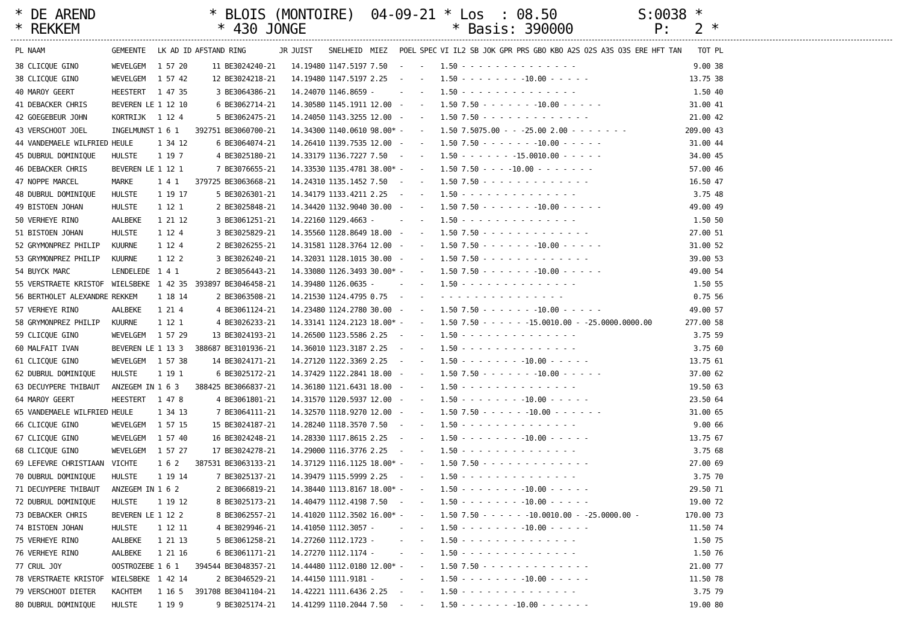* DE AREND * BLOIS (MONTOIRE) 04-09-21 * Los : 08.50 S:0038 * * REKKEM * 430 JONGE * Basis: 390000 P: 2 *
| PL NAAM | GEMEENTE | LK AD ID | AFSTAND RING | JR | JUIST | SNELHEID | MIEZ | POEL | SPEC | VI IL2 SB JOK GPR PRS GBO KBO A2S O2S A3S O3S ERE HFT TAN | TOT PL |
| --- | --- | --- | --- | --- | --- | --- | --- | --- | --- | --- | --- |
| 38 CLICQUE GINO | WEVELGEM | 1 57 20 | 11 BE3024240-21 | | 14.19480 | 1147.5197 | 7.50 | - | - | 1.50 - - - - - - - - - - - - - - | 9.00 38 |
| 38 CLICQUE GINO | WEVELGEM | 1 57 42 | 12 BE3024218-21 | | 14.19480 | 1147.5197 | 2.25 | - | - | 1.50 - - - - - - - -10.00 - - - - - | 13.75 38 |
| 40 MAROY GEERT | HEESTERT | 1 47 35 | 3 BE3064386-21 | | 14.24070 | 1146.8659 | - | - | - | 1.50 - - - - - - - - - - - - - - | 1.50 40 |
| 41 DEBACKER CHRIS | BEVEREN LE | 1 12 10 | 6 BE3062714-21 | | 14.30580 | 1145.1911 | 12.00 | - | - | 1.50 7.50 - - - - - - -10.00 - - - - - | 31.00 41 |
| 42 GOEGEBEUR JOHN | KORTRIJK | 1 12 4 | 5 BE3062475-21 | | 14.24050 | 1143.3255 | 12.00 | - | - | 1.50 7.50 - - - - - - - - - - - - - | 21.00 42 |
| 43 VERSCHOOT JOEL | INGELMUNST | 1 6 1 | 392751 BE3060700-21 | | 14.34300 | 1140.0610 | 98.00* | - | - | 1.50 7.5075.00 - - -25.00 2.00 - - - - - - - | 209.00 43 |
| 44 VANDEMAELE WILFRIED | HEULE | 1 34 12 | 6 BE3064074-21 | | 14.26410 | 1139.7535 | 12.00 | - | - | 1.50 7.50 - - - - - - -10.00 - - - - - | 31.00 44 |
| 45 DUBRUL DOMINIQUE | HULSTE | 1 19 7 | 4 BE3025180-21 | | 14.33179 | 1136.7227 | 7.50 | - | - | 1.50 - - - - - - -15.0010.00 - - - - - | 34.00 45 |
| 46 DEBACKER CHRIS | BEVEREN LE | 1 12 1 | 7 BE3076655-21 | | 14.33530 | 1135.4781 | 38.00* | - | - | 1.50 7.50 - - - -10.00 - - - - - - - | 57.00 46 |
| 47 NOPPE MARCEL | MARKE | 1 4 1 | 379725 BE3063668-21 | | 14.24310 | 1135.1452 | 7.50 | - | - | 1.50 7.50 - - - - - - - - - - - - - | 16.50 47 |
| 48 DUBRUL DOMINIQUE | HULSTE | 1 19 17 | 5 BE3026301-21 | | 14.34179 | 1133.4211 | 2.25 | - | - | 1.50 - - - - - - - - - - - - - - | 3.75 48 |
| 49 BISTOEN JOHAN | HULSTE | 1 12 1 | 2 BE3025848-21 | | 14.34420 | 1132.9040 | 30.00 | - | - | 1.50 7.50 - - - - - - -10.00 - - - - - | 49.00 49 |
| 50 VERHEYE RINO | AALBEKE | 1 21 12 | 3 BE3061251-21 | | 14.22160 | 1129.4663 | - | - | - | 1.50 - - - - - - - - - - - - - - | 1.50 50 |
| 51 BISTOEN JOHAN | HULSTE | 1 12 4 | 3 BE3025829-21 | | 14.35560 | 1128.8649 | 18.00 | - | - | 1.50 7.50 - - - - - - - - - - - - - | 27.00 51 |
| 52 GRYMONPREZ PHILIP | KUURNE | 1 12 4 | 2 BE3026255-21 | | 14.31581 | 1128.3764 | 12.00 | - | - | 1.50 7.50 - - - - - - -10.00 - - - - - | 31.00 52 |
| 53 GRYMONPREZ PHILIP | KUURNE | 1 12 2 | 3 BE3026240-21 | | 14.32031 | 1128.1015 | 30.00 | - | - | 1.50 7.50 - - - - - - - - - - - - - | 39.00 53 |
| 54 BUYCK MARC | LENDELEDE | 1 4 1 | 2 BE3056443-21 | | 14.33080 | 1126.3493 | 30.00* | - | - | 1.50 7.50 - - - - - - -10.00 - - - - - | 49.00 54 |
| 55 VERSTRAETE KRISTOF | WIELSBEKE | 1 42 35 | 393897 BE3046458-21 | | 14.39480 | 1126.0635 | - | - | - | 1.50 - - - - - - - - - - - - - - | 1.50 55 |
| 56 BERTHOLET ALEXANDRE | REKKEM | 1 18 14 | 2 BE3063508-21 | | 14.21530 | 1124.4795 | 0.75 | - | - | - - - - - - - - - - - - - - - | 0.75 56 |
| 57 VERHEYE RINO | AALBEKE | 1 21 4 | 4 BE3061124-21 | | 14.23480 | 1124.2780 | 30.00 | - | - | 1.50 7.50 - - - - - - -10.00 - - - - - | 49.00 57 |
| 58 GRYMONPREZ PHILIP | KUURNE | 1 12 1 | 4 BE3026233-21 | | 14.33141 | 1124.2123 | 18.00* | - | - | 1.50 7.50 - - - - - -15.0010.00 - -25.0000.0000.00 | 277.00 58 |
| 59 CLICQUE GINO | WEVELGEM | 1 57 29 | 13 BE3024193-21 | | 14.26500 | 1123.5586 | 2.25 | - | - | 1.50 - - - - - - - - - - - - - - | 3.75 59 |
| 60 MALFAIT IVAN | BEVEREN LE | 1 13 3 | 388687 BE3101936-21 | | 14.36010 | 1123.3187 | 2.25 | - | - | 1.50 - - - - - - - - - - - - - - | 3.75 60 |
| 61 CLICQUE GINO | WEVELGEM | 1 57 38 | 14 BE3024171-21 | | 14.27120 | 1122.3369 | 2.25 | - | - | 1.50 - - - - - - - -10.00 - - - - - | 13.75 61 |
| 62 DUBRUL DOMINIQUE | HULSTE | 1 19 1 | 6 BE3025172-21 | | 14.37429 | 1122.2841 | 18.00 | - | - | 1.50 7.50 - - - - - - -10.00 - - - - - | 37.00 62 |
| 63 DECUYPERE THIBAUT | ANZEGEM IN | 1 6 3 | 388425 BE3066837-21 | | 14.36180 | 1121.6431 | 18.00 | - | - | 1.50 - - - - - - - - - - - - - - | 19.50 63 |
| 64 MAROY GEERT | HEESTERT | 1 47 8 | 4 BE3061801-21 | | 14.31570 | 1120.5937 | 12.00 | - | - | 1.50 - - - - - - - -10.00 - - - - - | 23.50 64 |
| 65 VANDEMAELE WILFRIED | HEULE | 1 34 13 | 7 BE3064111-21 | | 14.32570 | 1118.9270 | 12.00 | - | - | 1.50 7.50 - - - - - -10.00 - - - - - - | 31.00 65 |
| 66 CLICQUE GINO | WEVELGEM | 1 57 15 | 15 BE3024187-21 | | 14.28240 | 1118.3570 | 7.50 | - | - | 1.50 - - - - - - - - - - - - - - | 9.00 66 |
| 67 CLICQUE GINO | WEVELGEM | 1 57 40 | 16 BE3024248-21 | | 14.28330 | 1117.8615 | 2.25 | - | - | 1.50 - - - - - - - -10.00 - - - - - | 13.75 67 |
| 68 CLICQUE GINO | WEVELGEM | 1 57 27 | 17 BE3024278-21 | | 14.29000 | 1116.3776 | 2.25 | - | - | 1.50 - - - - - - - - - - - - - - | 3.75 68 |
| 69 LEFEVRE CHRISTIAAN | VICHTE | 1 6 2 | 387531 BE3063133-21 | | 14.37129 | 1116.1125 | 18.00* | - | - | 1.50 7.50 - - - - - - - - - - - - - | 27.00 69 |
| 70 DUBRUL DOMINIQUE | HULSTE | 1 19 14 | 7 BE3025137-21 | | 14.39479 | 1115.5999 | 2.25 | - | - | 1.50 - - - - - - - - - - - - - - | 3.75 70 |
| 71 DECUYPERE THIBAUT | ANZEGEM IN | 1 6 2 | 2 BE3066819-21 | | 14.38440 | 1113.8167 | 18.00* | - | - | 1.50 - - - - - - - -10.00 - - - - - | 29.50 71 |
| 72 DUBRUL DOMINIQUE | HULSTE | 1 19 12 | 8 BE3025173-21 | | 14.40479 | 1112.4198 | 7.50 | - | - | 1.50 - - - - - - - -10.00 - - - - - | 19.00 72 |
| 73 DEBACKER CHRIS | BEVEREN LE | 1 12 2 | 8 BE3062557-21 | | 14.41020 | 1112.3502 | 16.00* | - | - | 1.50 7.50 - - - - - -10.0010.00 - -25.0000.00 - | 170.00 73 |
| 74 BISTOEN JOHAN | HULSTE | 1 12 11 | 4 BE3029946-21 | | 14.41050 | 1112.3057 | - | - | - | 1.50 - - - - - - - -10.00 - - - - - | 11.50 74 |
| 75 VERHEYE RINO | AALBEKE | 1 21 13 | 5 BE3061258-21 | | 14.27260 | 1112.1723 | - | - | - | 1.50 - - - - - - - - - - - - - - | 1.50 75 |
| 76 VERHEYE RINO | AALBEKE | 1 21 16 | 6 BE3061171-21 | | 14.27270 | 1112.1174 | - | - | - | 1.50 - - - - - - - - - - - - - - | 1.50 76 |
| 77 CRUL JOY | OOSTROZEBE | 1 6 1 | 394544 BE3048357-21 | | 14.44480 | 1112.0180 | 12.00* | - | - | 1.50 7.50 - - - - - - - - - - - - - | 21.00 77 |
| 78 VERSTRAETE KRISTOF | WIELSBEKE | 1 42 14 | 2 BE3046529-21 | | 14.44150 | 1111.9181 | - | - | - | 1.50 - - - - - - - -10.00 - - - - - | 11.50 78 |
| 79 VERSCHOOT DIETER | KACHTEM | 1 16 5 | 391708 BE3041104-21 | | 14.42221 | 1111.6436 | 2.25 | - | - | 1.50 - - - - - - - - - - - - - - | 3.75 79 |
| 80 DUBRUL DOMINIQUE | HULSTE | 1 19 9 | 9 BE3025174-21 | | 14.41299 | 1110.2044 | 7.50 | - | - | 1.50 - - - - - - -10.00 - - - - - - | 19.00 80 |